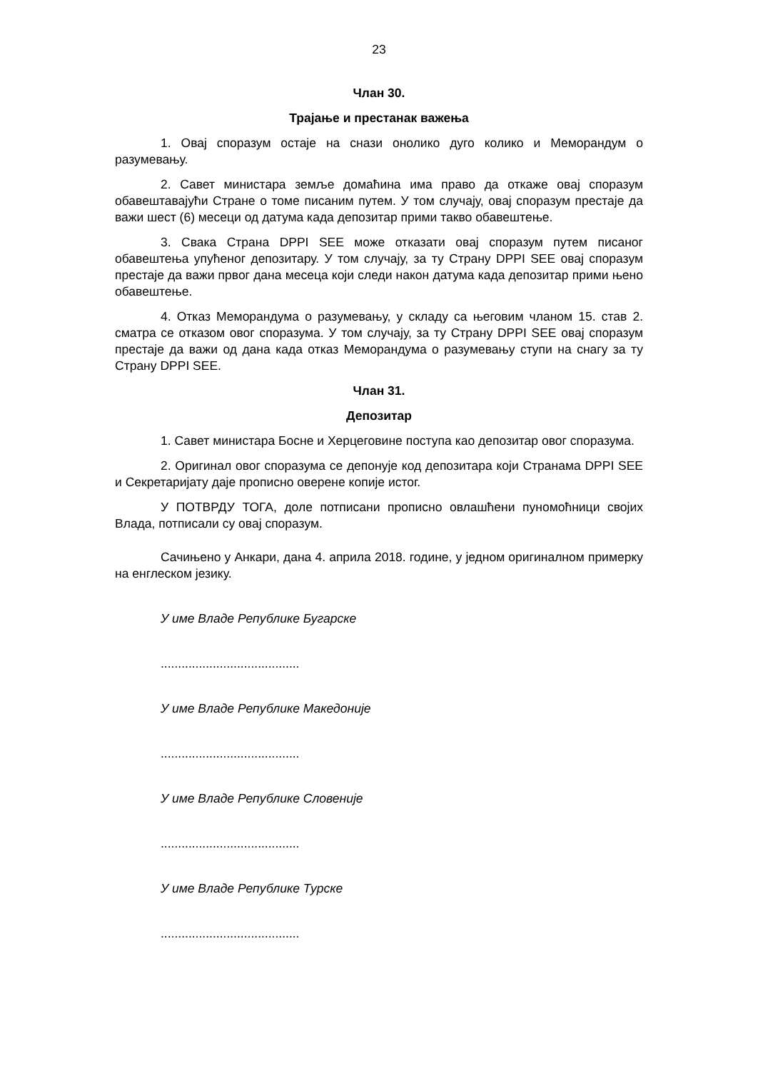23
Члан 30.
Трајање и престанак важења
1. Овај споразум остаје на снази онолико дуго колико и Меморандум о разумевању.
2. Савет министара земље домаћина има право да откаже овај споразум обавештавајући Стране о томе писаним путем. У том случају, овај споразум престаје да важи шест (6) месеци од датума када депозитар прими такво обавештење.
3. Свака Страна DPPI SEE може отказати овај споразум путем писаног обавештења упућеног депозитару. У том случају, за ту Страну DPPI SEE овај споразум престаје да важи првог дана месеца који следи након датума када депозитар прими њено обавештење.
4. Отказ Меморандума о разумевању, у складу са његовим чланом 15. став 2. сматра се отказом овог споразума. У том случају, за ту Страну DPPI SEE овај споразум престаје да важи од дана када отказ Меморандума о разумевању ступи на снагу за ту Страну DPPI SEE.
Члан 31.
Депозитар
1. Савет министара Босне и Херцеговине поступа као депозитар овог споразума.
2. Оригинал овог споразума се депонује код депозитара који Странама DPPI SEE и Секретаријату даје прописно оверене копије истог.
У ПОТВРДУ ТОГА, доле потписани прописно овлашћени пуномоћници својих Влада, потписали су овај споразум.
Сачињено у Анкари, дана 4. априла 2018. године, у једном оригиналном примерку на енглеском језику.
У име Владе Републике Бугарске
........................................
У име Владе Републике Македоније
........................................
У име Владе Републике Словеније
........................................
У име Владе Републике Турске
........................................